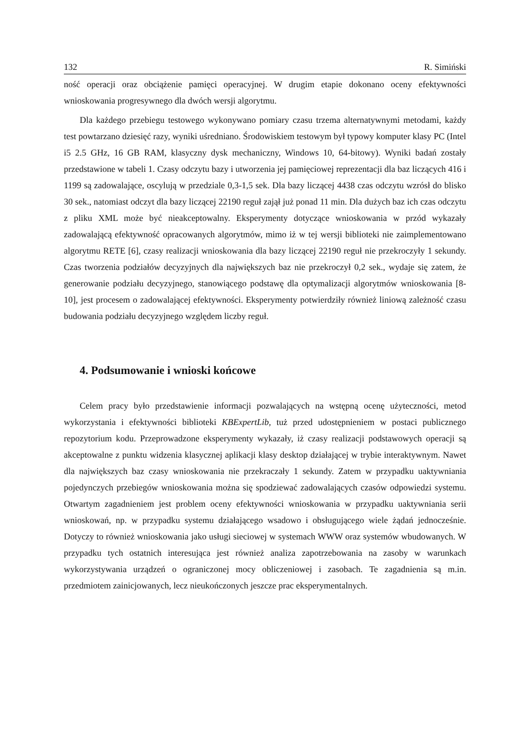132 R. Simiński
ność operacji oraz obciążenie pamięci operacyjnej. W drugim etapie dokonano oceny efektywności wnioskowania progresywnego dla dwóch wersji algorytmu.
Dla każdego przebiegu testowego wykonywano pomiary czasu trzema alternatywnymi metodami, każdy test powtarzano dziesięć razy, wyniki uśredniano. Środowiskiem testowym był typowy komputer klasy PC (Intel i5 2.5 GHz, 16 GB RAM, klasyczny dysk mechaniczny, Windows 10, 64-bitowy). Wyniki badań zostały przedstawione w tabeli 1. Czasy odczytu bazy i utworzenia jej pamięciowej reprezentacji dla baz liczących 416 i 1199 są zadowalające, oscylują w przedziale 0,3-1,5 sek. Dla bazy liczącej 4438 czas odczytu wzrósł do blisko 30 sek., natomiast odczyt dla bazy liczącej 22190 reguł zajął już ponad 11 min. Dla dużych baz ich czas odczytu z pliku XML może być nieakceptowalny. Eksperymenty dotyczące wnioskowania w przód wykazały zadowalającą efektywność opracowanych algorytmów, mimo iż w tej wersji biblioteki nie zaimplementowano algorytmu RETE [6], czasy realizacji wnioskowania dla bazy liczącej 22190 reguł nie przekroczyły 1 sekundy. Czas tworzenia podziałów decyzyjnych dla największych baz nie przekroczył 0,2 sek., wydaje się zatem, że generowanie podziału decyzyjnego, stanowiącego podstawę dla optymalizacji algorytmów wnioskowania [8-10], jest procesem o zadowalającej efektywności. Eksperymenty potwierdziły również liniową zależność czasu budowania podziału decyzyjnego względem liczby reguł.
4. Podsumowanie i wnioski końcowe
Celem pracy było przedstawienie informacji pozwalających na wstępną ocenę użyteczności, metod wykorzystania i efektywności biblioteki KBExpertLib, tuż przed udostępnieniem w postaci publicznego repozytorium kodu. Przeprowadzone eksperymenty wykazały, iż czasy realizacji podstawowych operacji są akceptowalne z punktu widzenia klasycznej aplikacji klasy desktop działającej w trybie interaktywnym. Nawet dla największych baz czasy wnioskowania nie przekraczały 1 sekundy. Zatem w przypadku uaktywniania pojedynczych przebiegów wnioskowania można się spodziewać zadowalających czasów odpowiedzi systemu. Otwartym zagadnieniem jest problem oceny efektywności wnioskowania w przypadku uaktywniania serii wnioskowań, np. w przypadku systemu działającego wsadowo i obsługującego wiele żądań jednocześnie. Dotyczy to również wnioskowania jako usługi sieciowej w systemach WWW oraz systemów wbudowanych. W przypadku tych ostatnich interesująca jest również analiza zapotrzebowania na zasoby w warunkach wykorzystywania urządzeń o ograniczonej mocy obliczeniowej i zasobach. Te zagadnienia są m.in. przedmiotem zainicjowanych, lecz nieukończonych jeszcze prac eksperymentalnych.